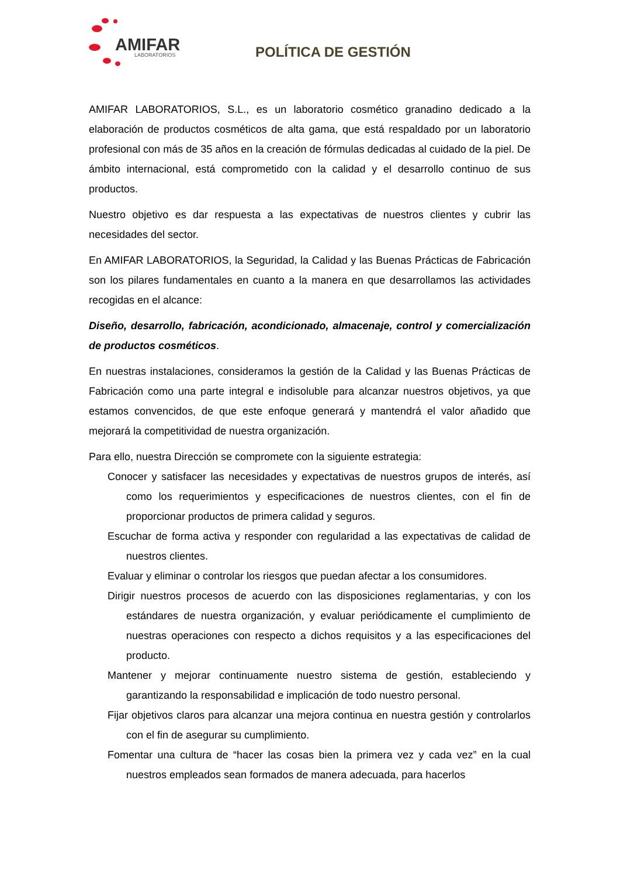AMIFAR LABORATORIOS
POLÍTICA DE GESTIÓN
AMIFAR LABORATORIOS, S.L., es un laboratorio cosmético granadino dedicado a la elaboración de productos cosméticos de alta gama, que está respaldado por un laboratorio profesional con más de 35 años en la creación de fórmulas dedicadas al cuidado de la piel. De ámbito internacional, está comprometido con la calidad y el desarrollo continuo de sus productos.
Nuestro objetivo es dar respuesta a las expectativas de nuestros clientes y cubrir las necesidades del sector.
En AMIFAR LABORATORIOS, la Seguridad, la Calidad y las Buenas Prácticas de Fabricación son los pilares fundamentales en cuanto a la manera en que desarrollamos las actividades recogidas en el alcance:
Diseño, desarrollo, fabricación, acondicionado, almacenaje, control y comercialización de productos cosméticos.
En nuestras instalaciones, consideramos la gestión de la Calidad y las Buenas Prácticas de Fabricación como una parte integral e indisoluble para alcanzar nuestros objetivos, ya que estamos convencidos, de que este enfoque generará y mantendrá el valor añadido que mejorará la competitividad de nuestra organización.
Para ello, nuestra Dirección se compromete con la siguiente estrategia:
Conocer y satisfacer las necesidades y expectativas de nuestros grupos de interés, así como los requerimientos y especificaciones de nuestros clientes, con el fin de proporcionar productos de primera calidad y seguros.
Escuchar de forma activa y responder con regularidad a las expectativas de calidad de nuestros clientes.
Evaluar y eliminar o controlar los riesgos que puedan afectar a los consumidores.
Dirigir nuestros procesos de acuerdo con las disposiciones reglamentarias, y con los estándares de nuestra organización, y evaluar periódicamente el cumplimiento de nuestras operaciones con respecto a dichos requisitos y a las especificaciones del producto.
Mantener y mejorar continuamente nuestro sistema de gestión, estableciendo y garantizando la responsabilidad e implicación de todo nuestro personal.
Fijar objetivos claros para alcanzar una mejora continua en nuestra gestión y controlarlos con el fin de asegurar su cumplimiento.
Fomentar una cultura de “hacer las cosas bien la primera vez y cada vez” en la cual nuestros empleados sean formados de manera adecuada, para hacerlos